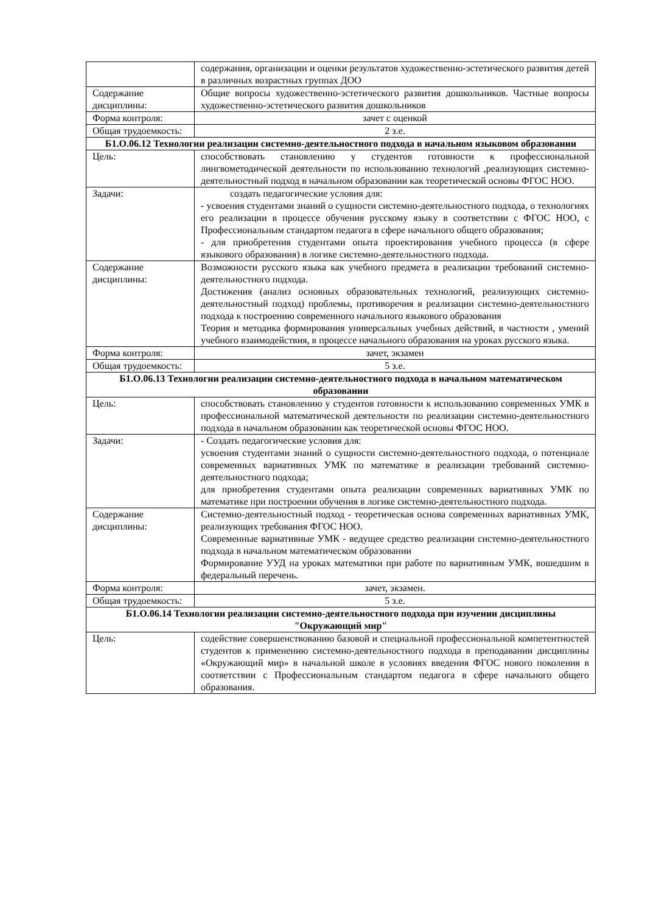| | содержания, организации и оценки результатов художественно-эстетического развития детей в различных возрастных группах ДОО |
| Содержание дисциплины: | Общие вопросы художественно-эстетического развития дошкольников. Частные вопросы художественно-эстетического развития дошкольников |
| Форма контроля: | зачет с оценкой |
| Общая трудоемкость: | 2 з.е. |
| Б1.О.06.12 Технологии реализации системно-деятельностного подхода в начальном языковом образовании | |
| Цель: | способствовать становлению у студентов готовности к профессиональной лингвометодической деятельности по использованию технологий ,реализующих системно-деятельностный подход в начальном образовании как теоретической основы ФГОС НОО. |
| Задачи: | создать педагогические условия для: - усвоения студентами знаний о сущности системно-деятельностного подхода, о технологиях его реализации в процессе обучения русскому языку в соответствии с ФГОС НОО, с Профессиональным стандартом педагога в сфере начального общего образования; - для приобретения студентами опыта проектирования учебного процесса (в сфере языкового образования) в логике системно-деятельностного подхода. |
| Содержание дисциплины: | Возможности русского языка как учебного предмета в реализации требований системно-деятельностного подхода. Достижения (анализ основных образовательных технологий, реализующих системно-деятельностный подход) проблемы, противоречия в реализации системно-деятельностного подхода к построению современного начального языкового образования Теория и методика формирования универсальных учебных действий, в частности , умений учебного взаимодействия, в процессе начального образования на уроках русского языка. |
| Форма контроля: | зачет, экзамен |
| Общая трудоемкость: | 5 з.е. |
| Б1.О.06.13 Технологии реализации системно-деятельностного подхода в начальном математическом образовании | |
| Цель: | способствовать становлению у студентов готовности к использованию современных УМК в профессиональной математической деятельности по реализации системно-деятельностного подхода в начальном образовании как теоретической основы ФГОС НОО. |
| Задачи: | - Создать педагогические условия для: усвоения студентами знаний о сущности системно-деятельностного подхода, о потенциале современных вариативных УМК по математике в реализации требований системно-деятельностного подхода; для приобретения студентами опыта реализации современных вариативных УМК по математике при построении обучения в логике системно-деятельностного подхода. |
| Содержание дисциплины: | Системно-деятельностный подход - теоретическая основа современных вариативных УМК, реализующих требования ФГОС НОО. Современные вариативные УМК - ведущее средство реализации системно-деятельностного подхода в начальном математическом образовании Формирование УУД на уроках математики при работе по вариативным УМК, вошедшим в федеральный перечень. |
| Форма контроля: | зачет, экзамен. |
| Общая трудоемкость: | 5 з.е. |
| Б1.О.06.14 Технологии реализации системно-деятельностного подхода при изучении дисциплины "Окружающий мир" | |
| Цель: | содействие совершенствованию базовой и специальной профессиональной компетентностей студентов к применению системно-деятельностного подхода в преподавании дисциплины «Окружающий мир» в начальной школе в условиях введения ФГОС нового поколения в соответствии с Профессиональным стандартом педагога в сфере начального общего образования. |